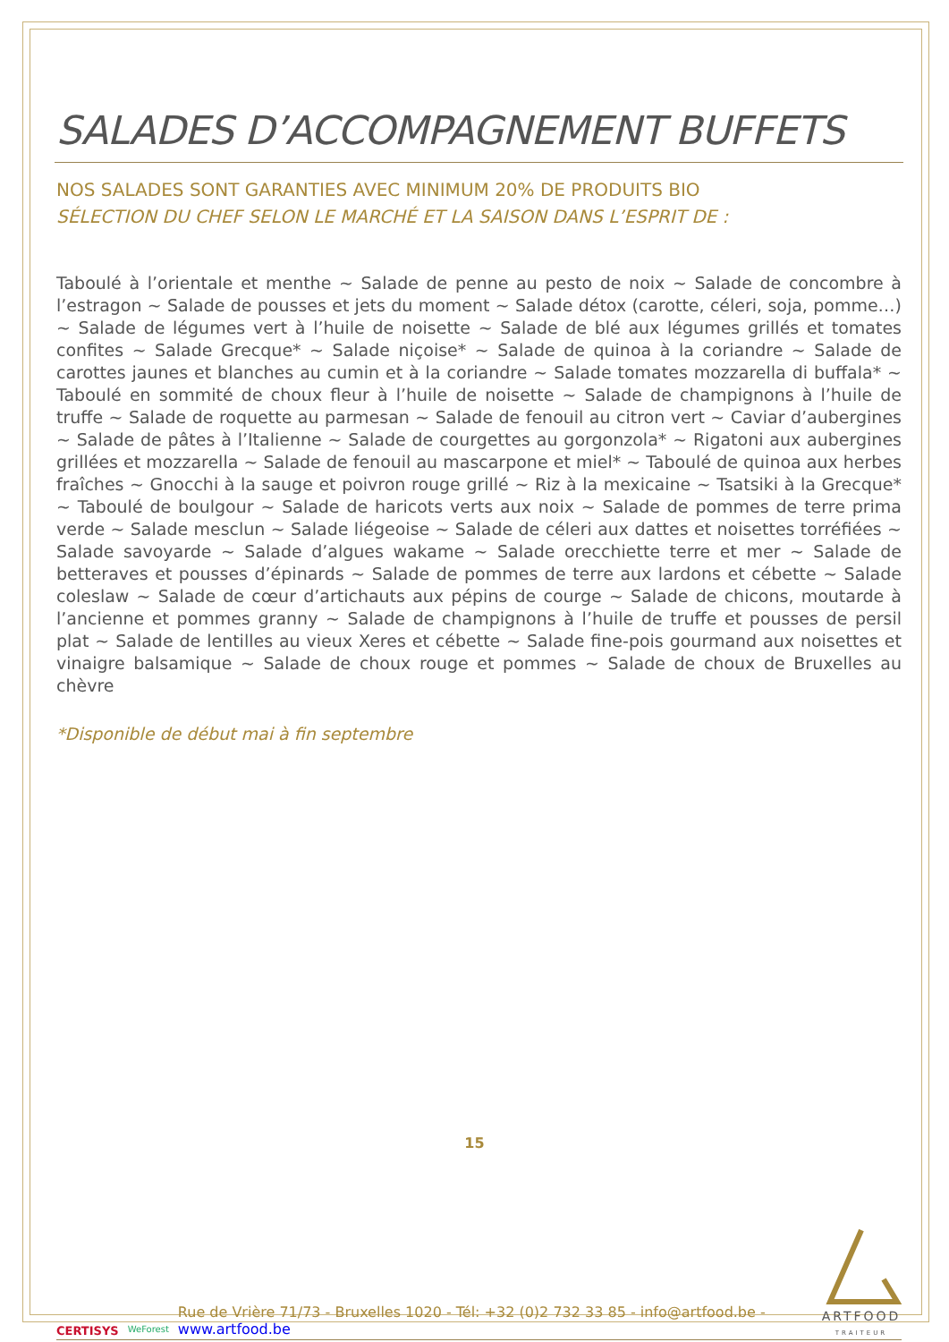SALADES D’ACCOMPAGNEMENT BUFFETS
NOS SALADES SONT GARANTIES AVEC MINIMUM 20% DE PRODUITS BIO
SÉLECTION DU CHEF SELON LE MARCHÉ ET LA SAISON DANS L’ESPRIT DE :
Taboulé à l’orientale et menthe ~ Salade de penne au pesto de noix ~ Salade de concombre à l’estragon ~ Salade de pousses et jets du moment ~ Salade détox (carotte, céleri, soja, pomme…) ~ Salade de légumes vert à l’huile de noisette ~ Salade de blé aux légumes grillés et tomates confites ~ Salade Grecque* ~ Salade niçoise* ~ Salade de quinoa à la coriandre ~ Salade de carottes jaunes et blanches au cumin et à la coriandre ~ Salade tomates mozzarella di buffala* ~ Taboulé en sommité de choux fleur à l’huile de noisette ~ Salade de champignons à l’huile de truffe ~ Salade de roquette au parmesan ~ Salade de fenouil au citron vert ~ Caviar d’aubergines ~ Salade de pâtes à l’Italienne ~ Salade de courgettes au gorgonzola* ~ Rigatoni aux aubergines grillées et mozzarella ~ Salade de fenouil au mascarpone et miel* ~ Taboulé de quinoa aux herbes fraîches ~ Gnocchi à la sauge et poivron rouge grillé ~ Riz à la mexicaine ~ Tsatsiki à la Grecque* ~ Taboulé de boulgour ~ Salade de haricots verts aux noix ~ Salade de pommes de terre prima verde ~ Salade mesclun ~ Salade liégeoise ~ Salade de céleri aux dattes et noisettes torréfiées ~ Salade savoyarde ~ Salade d’algues wakame ~ Salade orecchiette terre et mer ~ Salade de betteraves et pousses d’épinards ~ Salade de pommes de terre aux lardons et cébette ~ Salade coleslaw ~ Salade de cœur d’artichauts aux pépins de courge ~ Salade de chicons, moutarde à l’ancienne et pommes granny ~ Salade de champignons à l’huile de truffe et pousses de persil plat ~ Salade de lentilles au vieux Xeres et cébette ~ Salade fine-pois gourmand aux noisettes et vinaigre balsamique ~ Salade de choux rouge et pommes ~ Salade de choux de Bruxelles au chèvre
*Disponible de début mai à fin septembre
15
CERTISYS WeForest
Rue de Vrière 71/73 - Bruxelles 1020 - Tél: +32 (0)2 732 33 85 - info@artfood.be - www.artfood.be
ARTFOOD
TRAITEUR